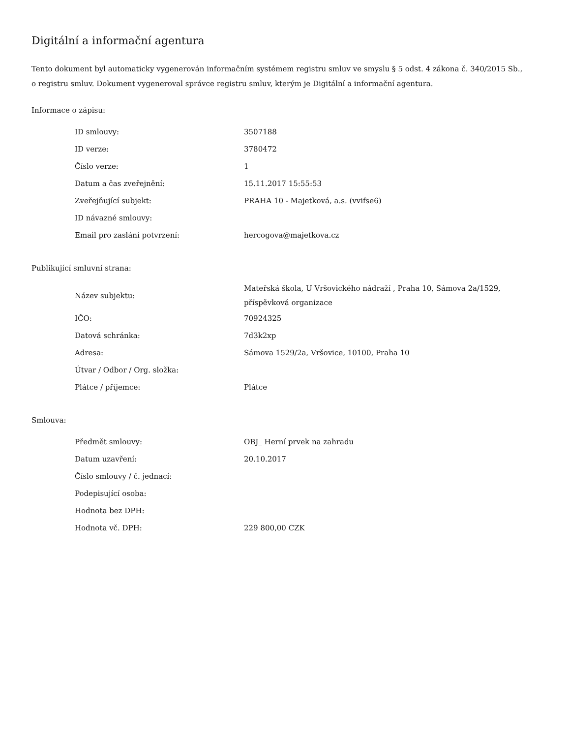Digitální a informační agentura
Tento dokument byl automaticky vygenerován informačním systémem registru smluv ve smyslu § 5 odst. 4 zákona č. 340/2015 Sb., o registru smluv. Dokument vygeneroval správce registru smluv, kterým je Digitální a informační agentura.
Informace o zápisu:
| ID smlouvy: | 3507188 |
| ID verze: | 3780472 |
| Číslo verze: | 1 |
| Datum a čas zveřejnění: | 15.11.2017 15:55:53 |
| Zveřejňující subjekt: | PRAHA 10 - Majetková, a.s. (vvifse6) |
| ID návazné smlouvy: | |
| Email pro zaslání potvrzení: | hercogova@majetkova.cz |
Publikující smluvní strana:
| Název subjektu: | Mateřská škola, U Vršovického nádraží , Praha 10, Sámova 2a/1529, příspěvková organizace |
| IČO: | 70924325 |
| Datová schránka: | 7d3k2xp |
| Adresa: | Sámova 1529/2a, Vršovice, 10100, Praha 10 |
| Útvar / Odbor / Org. složka: | |
| Plátce / příjemce: | Plátce |
Smlouva:
| Předmět smlouvy: | OBJ_ Herní prvek na zahradu |
| Datum uzavření: | 20.10.2017 |
| Číslo smlouvy / č. jednací: | |
| Podepisující osoba: | |
| Hodnota bez DPH: | |
| Hodnota vč. DPH: | 229 800,00 CZK |